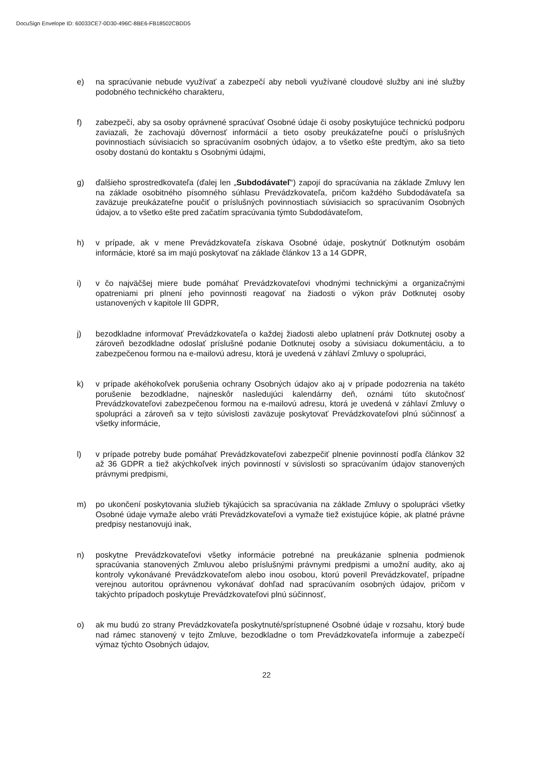DocuSign Envelope ID: 60033CE7-0D30-496C-8BE6-FB18502CBDD5
e) na spracúvanie nebude využívať a zabezpečí aby neboli využívané cloudové služby ani iné služby podobného technického charakteru,
f) zabezpečí, aby sa osoby oprávnené spracúvať Osobné údaje či osoby poskytujúce technickú podporu zaviazali, že zachovajú dôvernosť informácií a tieto osoby preukázateľne poučí o príslušných povinnostiach súvisiacich so spracúvaním osobných údajov, a to všetko ešte predtým, ako sa tieto osoby dostanú do kontaktu s Osobnými údajmi,
g) ďalšieho sprostredkovateľa (ďalej len „Subdodávateľ“) zapojí do spracúvania na základe Zmluvy len na základe osobitného písomného súhlasu Prevádzkovateľa, pričom každého Subdodávateľa sa zaväzuje preukázateľne poučiť o príslušných povinnostiach súvisiacich so spracúvaním Osobných údajov, a to všetko ešte pred začatím spracúvania týmto Subdodávateľom,
h) v prípade, ak v mene Prevádzkovateľa získava Osobné údaje, poskytnúť Dotknutým osobám informácie, ktoré sa im majú poskytovať na základe článkov 13 a 14 GDPR,
i) v čo najväčšej miere bude pomáhať Prevádzkovateľovi vhodnými technickými a organizačnými opatreniami pri plnení jeho povinnosti reagovať na žiadosti o výkon práv Dotknutej osoby ustanovených v kapitole III GDPR,
j) bezodkladne informovať Prevádzkovateľa o každej žiadosti alebo uplatnení práv Dotknutej osoby a zároveň bezodkladne odoslať príslušné podanie Dotknutej osoby a súvisiacu dokumentáciu, a to zabezpečenou formou na e-mailovú adresu, ktorá je uvedená v záhlaví Zmluvy o spolupráci,
k) v prípade akéhokoľvek porušenia ochrany Osobných údajov ako aj v prípade podozrenia na takéto porušenie bezodkladne, najneskôr nasledujúci kalendárny deň, oznámi túto skutočnosť Prevádzkovateľovi zabezpečenou formou na e-mailovú adresu, ktorá je uvedená v záhlaví Zmluvy o spolupráci a zároveň sa v tejto súvislosti zaväzuje poskytovať Prevádzkovateľovi plnú súčinnosť a všetky informácie,
l) v prípade potreby bude pomáhať Prevádzkovateľovi zabezpečiť plnenie povinností podľa článkov 32 až 36 GDPR a tiež akýchkoľvek iných povinností v súvislosti so spracúvaním údajov stanovených právnymi predpismi,
m) po ukončení poskytovania služieb týkajúcich sa spracúvania na základe Zmluvy o spolupráci všetky Osobné údaje vymaže alebo vráti Prevádzkovateľovi a vymaže tiež existujúce kópie, ak platné právne predpisy nestanovujú inak,
n) poskytne Prevádzkovateľovi všetky informácie potrebné na preukázanie splnenia podmienok spracúvania stanovených Zmluvou alebo príslušnými právnymi predpismi a umožní audity, ako aj kontroly vykonávané Prevádzkovateľom alebo inou osobou, ktorú poveril Prevádzkovateľ, prípadne verejnou autoritou oprávnenou vykonávať dohľad nad spracúvaním osobných údajov, pričom v takýchto prípadoch poskytuje Prevádzkovateľovi plnú súčinnosť,
o) ak mu budú zo strany Prevádzkovateľa poskytnuté/sprístupnené Osobné údaje v rozsahu, ktorý bude nad rámec stanovený v tejto Zmluve, bezodkladne o tom Prevádzkovateľa informuje a zabezpečí výmaz týchto Osobných údajov,
22